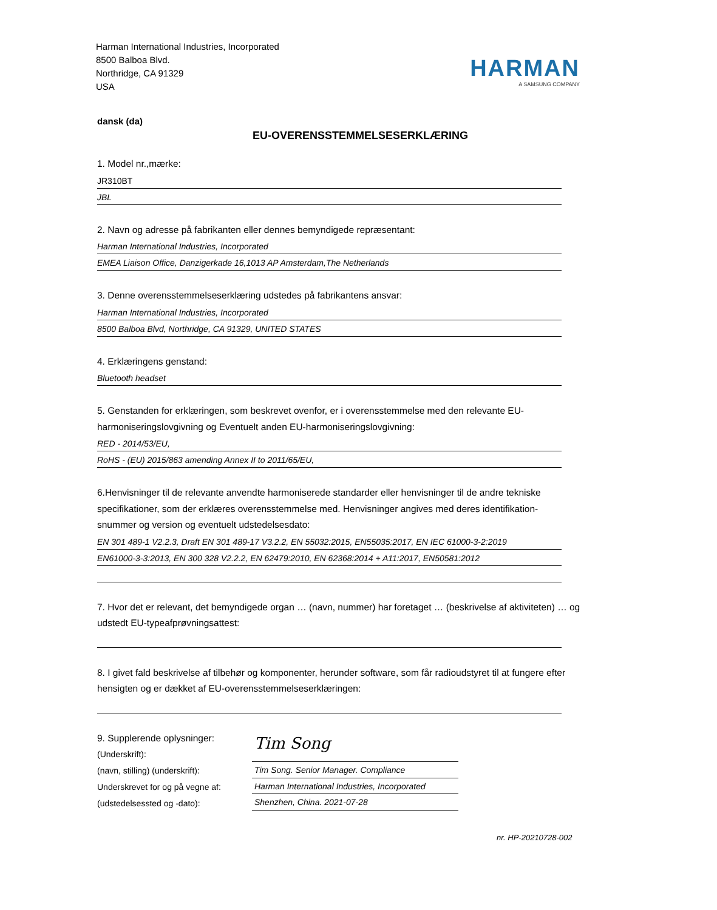Harman International Industries, Incorporated
8500 Balboa Blvd.
Northridge, CA 91329
USA
HARMAN
A SAMSUNG COMPANY
dansk (da)
EU-OVERENSSTEMMELSESERKLÆRING
1. Model nr.,mærke:
JR310BT
JBL
2. Navn og adresse på fabrikanten eller dennes bemyndigede repræsentant:
Harman International Industries, Incorporated
EMEA Liaison Office, Danzigerkade 16,1013 AP Amsterdam,The Netherlands
3. Denne overensstemmelseserklæring udstedes på fabrikantens ansvar:
Harman International Industries, Incorporated
8500 Balboa Blvd, Northridge, CA 91329, UNITED STATES
4. Erklæringens genstand:
Bluetooth headset
5. Genstanden for erklæringen, som beskrevet ovenfor, er i overensstemmelse med den relevante EU-harmoniseringslovgivning og Eventuelt anden EU-harmoniseringslovgivning:
RED - 2014/53/EU,
RoHS - (EU) 2015/863 amending Annex II to 2011/65/EU,
6.Henvisninger til de relevante anvendte harmoniserede standarder eller henvisninger til de andre tekniske specifikationer, som der erklæres overensstemmelse med. Henvisninger angives med deres identifikation-snummer og version og eventuelt udstedelsesdato:
EN 301 489-1 V2.2.3, Draft EN 301 489-17 V3.2.2, EN 55032:2015, EN55035:2017, EN IEC 61000-3-2:2019
EN61000-3-3:2013, EN 300 328 V2.2.2, EN 62479:2010, EN 62368:2014 + A11:2017, EN50581:2012
7. Hvor det er relevant, det bemyndigede organ … (navn, nummer) har foretaget … (beskrivelse af aktiviteten) … og udstedt EU-typeafprøvningsattest:
8. I givet fald beskrivelse af tilbehør og komponenter, herunder software, som får radioudstyret til at fungere efter hensigten og er dækket af EU-overensstemmelseserklæringen:
9. Supplerende oplysninger:
(Underskrift):
(navn, stilling) (underskrift):
Underskrevet for og på vegne af:
(udstedelsessted og -dato):
Tim Song
Tim Song. Senior Manager. Compliance
Harman International Industries, Incorporated
Shenzhen, China. 2021-07-28
nr. HP-20210728-002